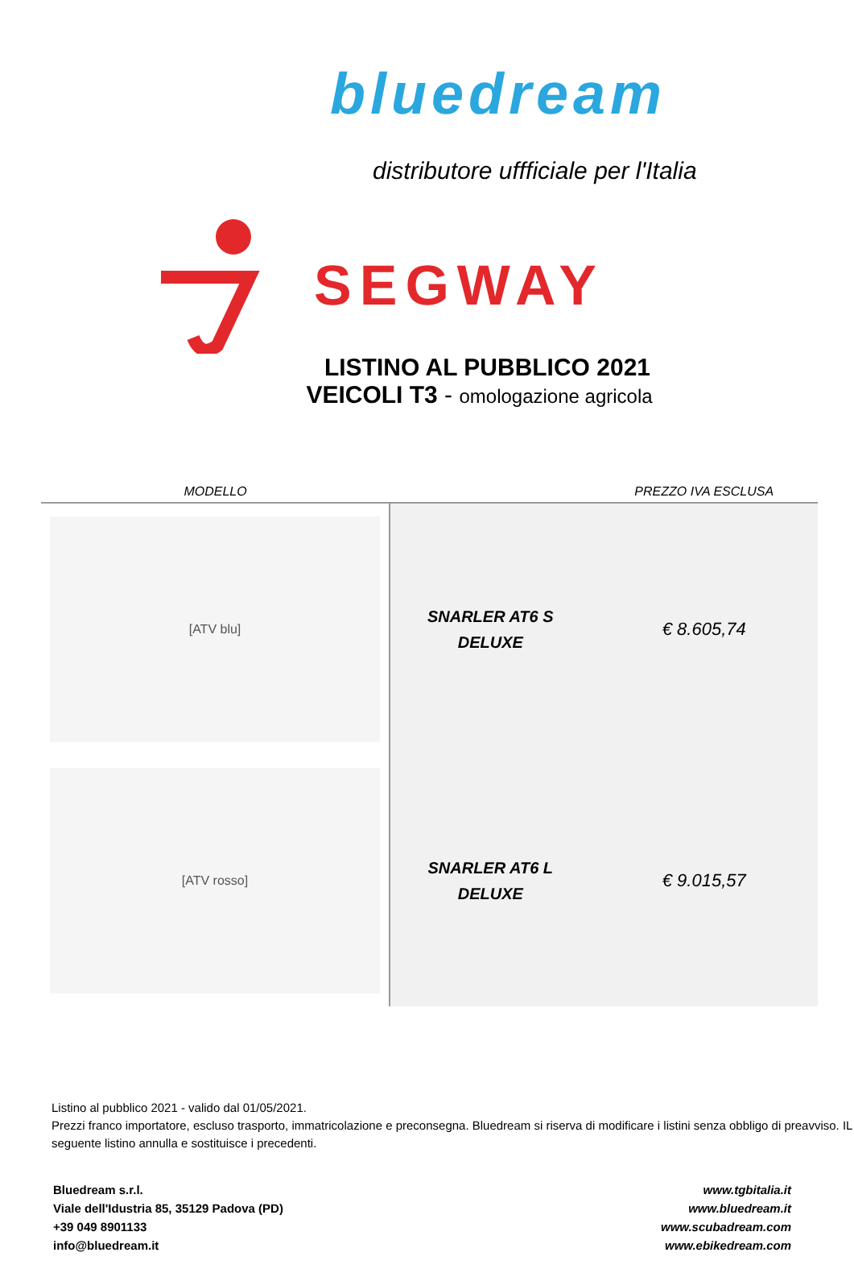bluedream
distributore uffficiale per l'Italia
SEGWAY
LISTINO AL PUBBLICO 2021
VEICOLI T3 - omologazione agricola
| MODELLO | | PREZZO IVA ESCLUSA |
| --- | --- | --- |
| [ATV blu] | SNARLER AT6 S DELUXE | € 8.605,74 |
| [ATV rosso] | SNARLER AT6 L DELUXE | € 9.015,57 |
Listino al pubblico 2021 - valido dal 01/05/2021.
Prezzi franco importatore, escluso trasporto, immatricolazione e preconsegna. Bluedream si riserva di modificare i listini senza obbligo di preavviso. IL seguente listino annulla e sostituisce i precedenti.
Bluedream s.r.l.
Viale dell'Idustria 85, 35129 Padova (PD)
+39 049 8901133
info@bluedream.it
www.tgbitalia.it
www.bluedream.it
www.scubadream.com
www.ebikedream.com